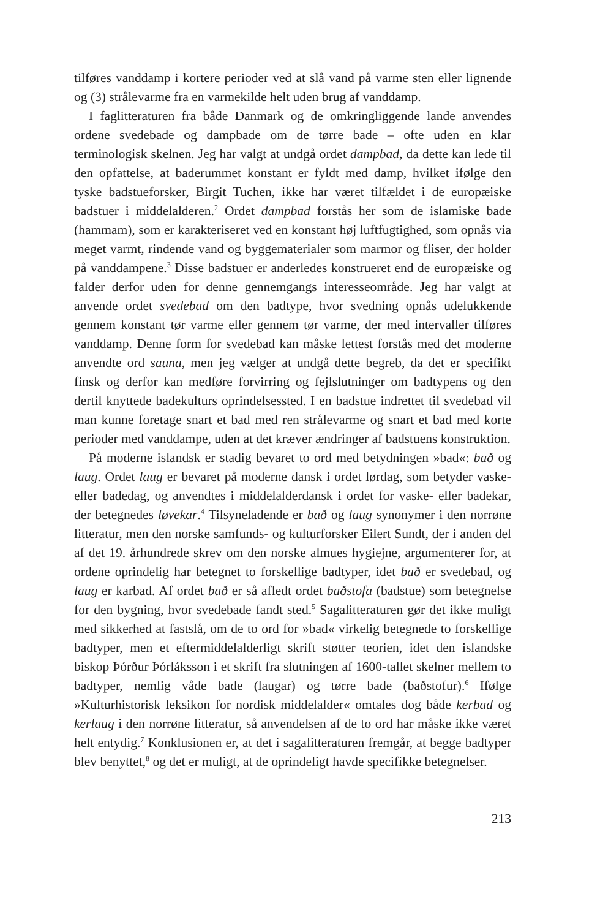tilføres vanddamp i kortere perioder ved at slå vand på varme sten eller lignende og (3) strålevarme fra en varmekilde helt uden brug af vanddamp.
I faglitteraturen fra både Danmark og de omkringliggende lande anvendes ordene svedebade og dampbade om de tørre bade – ofte uden en klar terminologisk skelnen. Jeg har valgt at undgå ordet dampbad, da dette kan lede til den opfattelse, at baderummet konstant er fyldt med damp, hvilket ifølge den tyske badstueforsker, Birgit Tuchen, ikke har været tilfældet i de europæiske badstuer i middelalderen.<sup>2</sup> Ordet dampbad forstås her som de islamiske bade (hammam), som er karakteriseret ved en konstant høj luftfugtighed, som opnås via meget varmt, rindende vand og byggematerialer som marmor og fliser, der holder på vanddampene.<sup>3</sup> Disse badstuer er anderledes konstrueret end de europæiske og falder derfor uden for denne gennemgangs interesseområde. Jeg har valgt at anvende ordet svedebad om den badtype, hvor svedning opnås udelukkende gennem konstant tør varme eller gennem tør varme, der med intervaller tilføres vanddamp. Denne form for svedebad kan måske lettest forstås med det moderne anvendte ord sauna, men jeg vælger at undgå dette begreb, da det er specifikt finsk og derfor kan medføre forvirring og fejlslutninger om badtypens og den dertil knyttede badekulturs oprindelsessted. I en badstue indrettet til svedebad vil man kunne foretage snart et bad med ren strålevarme og snart et bad med korte perioder med vanddampe, uden at det kræver ændringer af badstuens konstruktion.
På moderne islandsk er stadig bevaret to ord med betydningen »bad«: bað og laug. Ordet laug er bevaret på moderne dansk i ordet lørdag, som betyder vaske- eller badedag, og anvendtes i middelalderdansk i ordet for vaske- eller badekar, der betegnedes løvekar.<sup>4</sup> Tilsyneladende er bað og laug synonymer i den norrøne litteratur, men den norske samfunds- og kulturforsker Eilert Sundt, der i anden del af det 19. århundrede skrev om den norske almues hygiejne, argumenterer for, at ordene oprindelig har betegnet to forskellige badtyper, idet bað er svedebad, og laug er karbad. Af ordet bað er så afledt ordet baðstofa (badstue) som betegnelse for den bygning, hvor svedebade fandt sted.<sup>5</sup> Sagalitteraturen gør det ikke muligt med sikkerhed at fastslå, om de to ord for »bad« virkelig betegnede to forskellige badtyper, men et eftermiddelalderligt skrift støtter teorien, idet den islandske biskop Þórður Þórláksson i et skrift fra slutningen af 1600-tallet skelner mellem to badtyper, nemlig våde bade (laugar) og tørre bade (baðstofur).<sup>6</sup> Ifølge »Kulturhistorisk leksikon for nordisk middelalder« omtales dog både kerbad og kerlaug i den norrøne litteratur, så anvendelsen af de to ord har måske ikke været helt entydig.<sup>7</sup> Konklusionen er, at det i sagalitteraturen fremgår, at begge badtyper blev benyttet,<sup>8</sup> og det er muligt, at de oprindeligt havde specifikke betegnelser.
213